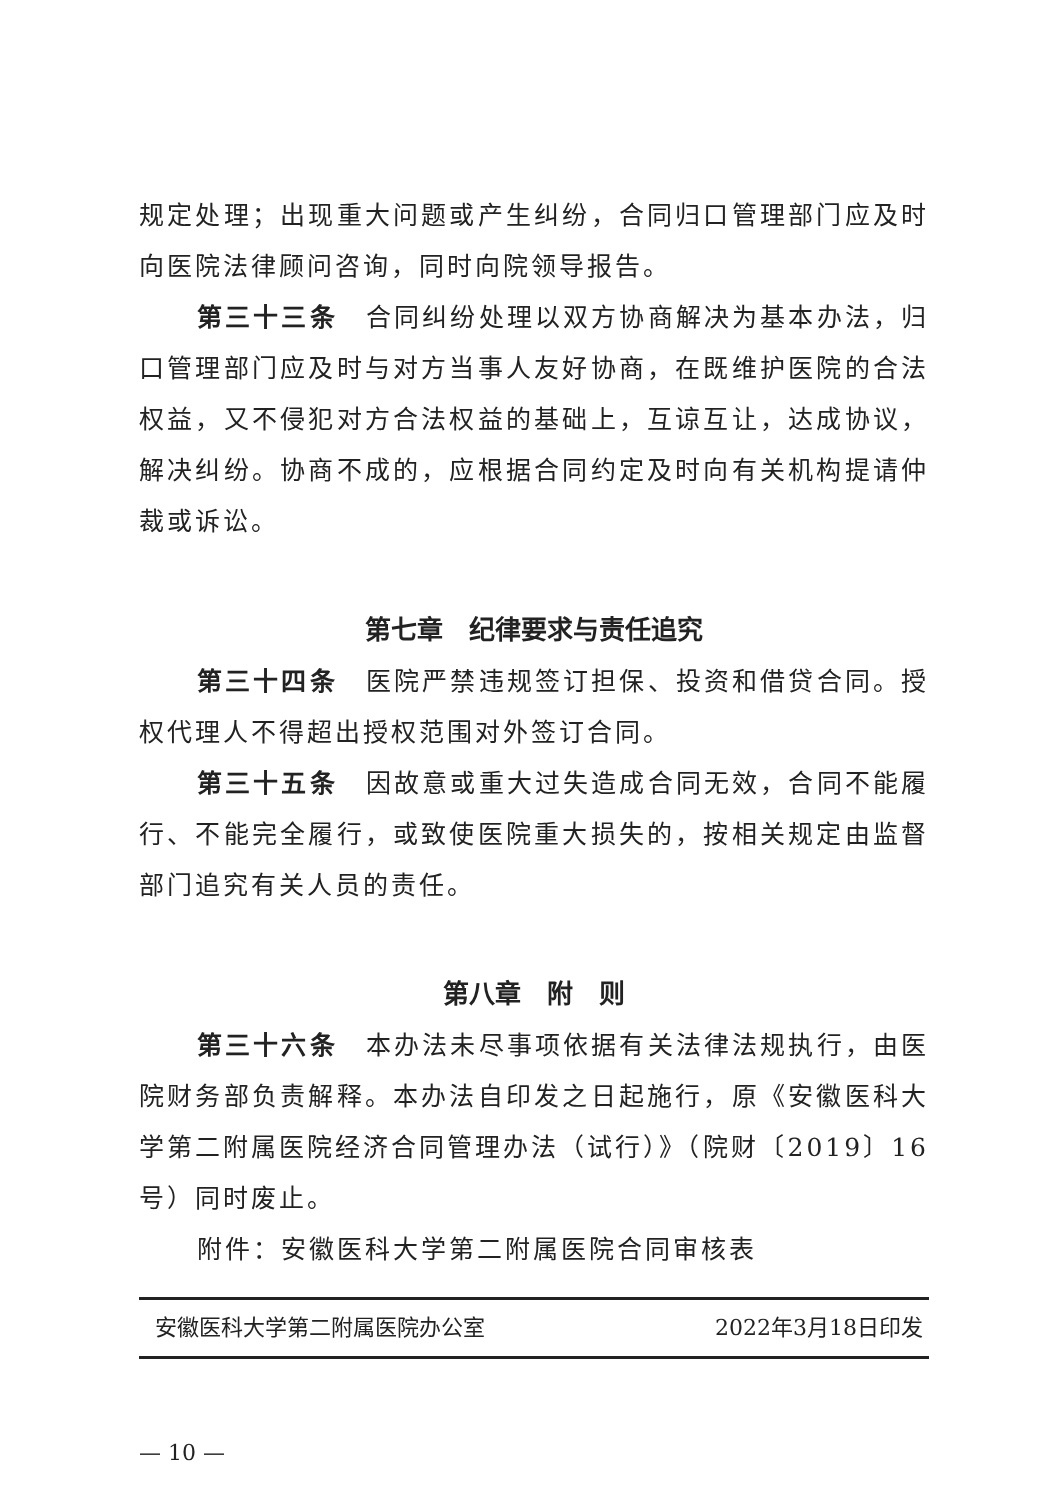规定处理；出现重大问题或产生纠纷，合同归口管理部门应及时向医院法律顾问咨询，同时向院领导报告。
第三十三条　合同纠纷处理以双方协商解决为基本办法，归口管理部门应及时与对方当事人友好协商，在既维护医院的合法权益，又不侵犯对方合法权益的基础上，互谅互让，达成协议，解决纠纷。协商不成的，应根据合同约定及时向有关机构提请仲裁或诉讼。
第七章　纪律要求与责任追究
第三十四条　医院严禁违规签订担保、投资和借贷合同。授权代理人不得超出授权范围对外签订合同。
第三十五条　因故意或重大过失造成合同无效，合同不能履行、不能完全履行，或致使医院重大损失的，按相关规定由监督部门追究有关人员的责任。
第八章　附　则
第三十六条　本办法未尽事项依据有关法律法规执行，由医院财务部负责解释。本办法自印发之日起施行，原《安徽医科大学第二附属医院经济合同管理办法（试行）》（院财〔2019〕16号）同时废止。
附件：安徽医科大学第二附属医院合同审核表
安徽医科大学第二附属医院办公室 2022年3月18日印发
— 10 —